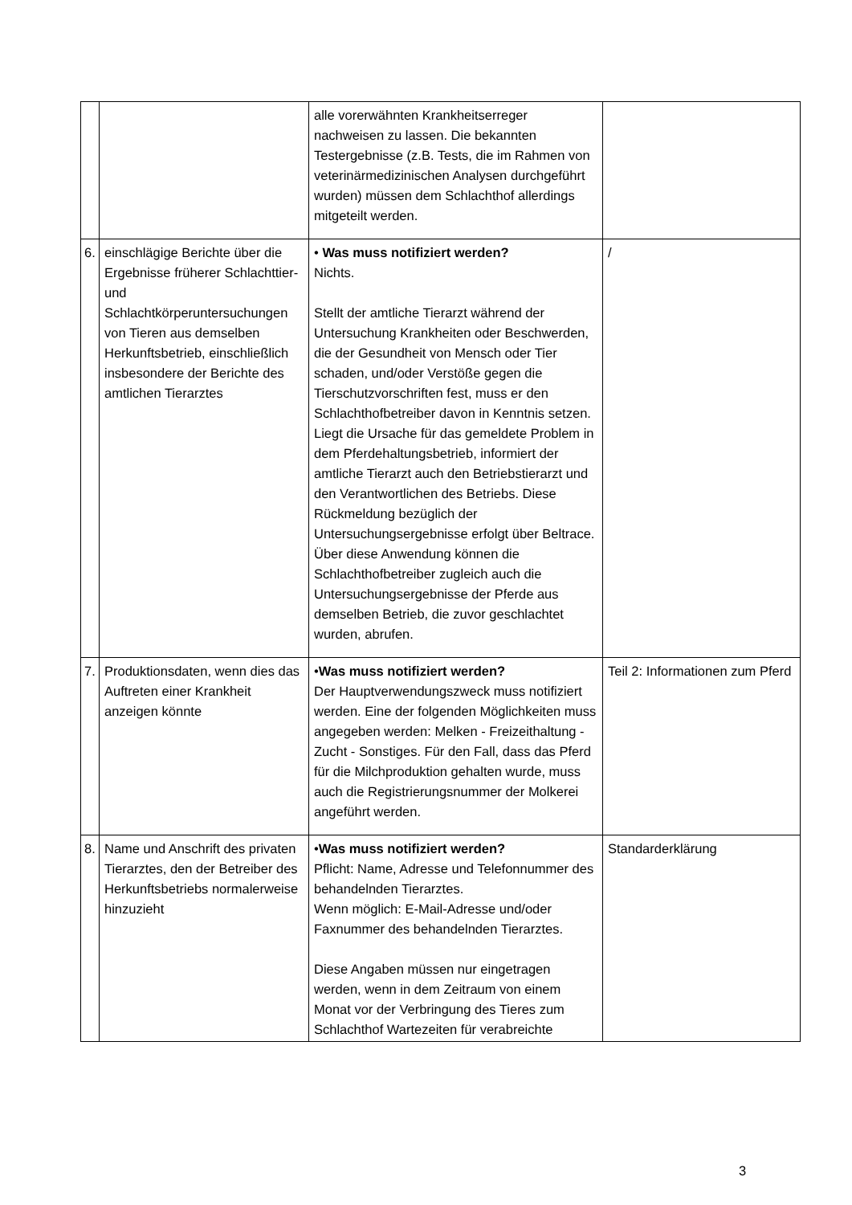| | | alle vorerwähnten Krankheitserreger nachweisen zu lassen. Die bekannten Testergebnisse (z.B. Tests, die im Rahmen von veterinärmedizinischen Analysen durchgeführt wurden) müssen dem Schlachthof allerdings mitgeteilt werden. | |
| 6. | einschlägige Berichte über die Ergebnisse früherer Schlachttier- und Schlachtkörperuntersuchungen von Tieren aus demselben Herkunftsbetrieb, einschließlich insbesondere der Berichte des amtlichen Tierarztes | • Was muss notifiziert werden? Nichts. Stellt der amtliche Tierarzt während der Untersuchung Krankheiten oder Beschwerden, die der Gesundheit von Mensch oder Tier schaden, und/oder Verstöße gegen die Tierschutzvorschriften fest, muss er den Schlachthofbetreiber davon in Kenntnis setzen. Liegt die Ursache für das gemeldete Problem in dem Pferdehaltungsbetrieb, informiert der amtliche Tierarzt auch den Betriebstierarzt und den Verantwortlichen des Betriebs. Diese Rückmeldung bezüglich der Untersuchungsergebnisse erfolgt über Beltrace. Über diese Anwendung können die Schlachthofbetreiber zugleich auch die Untersuchungsergebnisse der Pferde aus demselben Betrieb, die zuvor geschlachtet wurden, abrufen. | / |
| 7. | Produktionsdaten, wenn dies das Auftreten einer Krankheit anzeigen könnte | • Was muss notifiziert werden? Der Hauptverwendungszweck muss notifiziert werden. Eine der folgenden Möglichkeiten muss angegeben werden: Melken - Freizeithaltung - Zucht - Sonstiges. Für den Fall, dass das Pferd für die Milchproduktion gehalten wurde, muss auch die Registrierungsnummer der Molkerei angeführt werden. | Teil 2: Informationen zum Pferd |
| 8. | Name und Anschrift des privaten Tierarztes, den der Betreiber des Herkunftsbetriebs normalerweise hinzuzieht | • Was muss notifiziert werden? Pflicht: Name, Adresse und Telefonnummer des behandelnden Tierarztes. Wenn möglich: E-Mail-Adresse und/oder Faxnummer des behandelnden Tierarztes. Diese Angaben müssen nur eingetragen werden, wenn in dem Zeitraum von einem Monat vor der Verbringung des Tieres zum Schlachthof Wartezeiten für verabreichte | Standarderklärung |
3